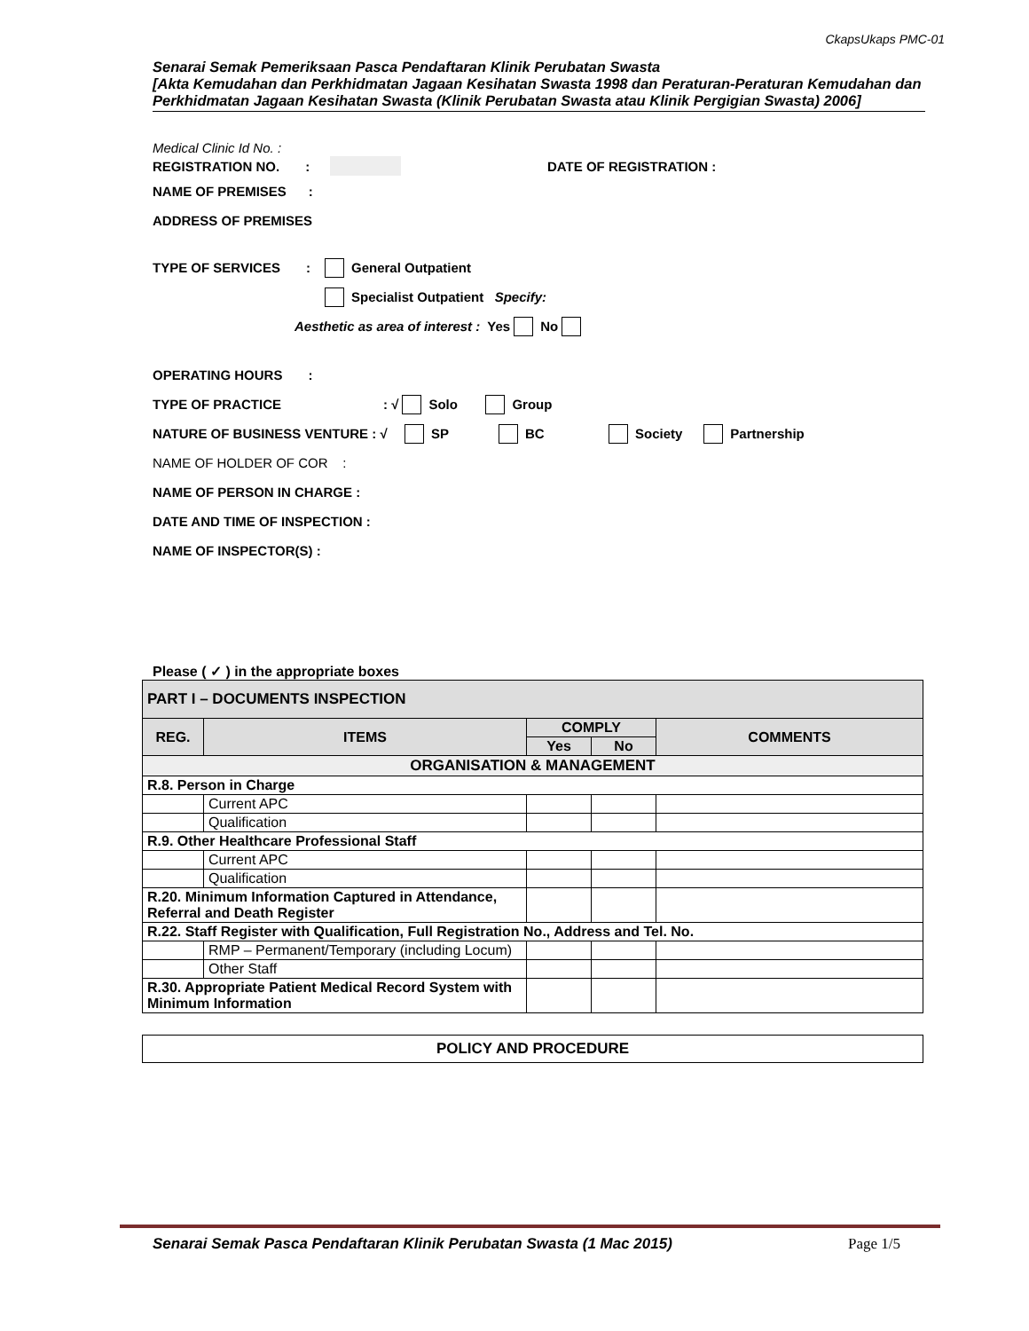CkapsUkaps PMC-01
Senarai Semak Pemeriksaan Pasca Pendaftaran Klinik Perubatan Swasta
[Akta Kemudahan dan Perkhidmatan Jagaan Kesihatan Swasta 1998 dan Peraturan-Peraturan Kemudahan dan Perkhidmatan Jagaan Kesihatan Swasta (Klinik Perubatan Swasta atau Klinik Pergigian Swasta) 2006]
Medical Clinic Id No. :
REGISTRATION NO. : DATE OF REGISTRATION :
NAME OF PREMISES :
ADDRESS OF PREMISES
TYPE OF SERVICES : General Outpatient
Specialist Outpatient Specify:
Aesthetic as area of interest : Yes No
OPERATING HOURS :
TYPE OF PRACTICE: √ Solo Group
NATURE OF BUSINESS VENTURE : √ SP BC Society Partnership
NAME OF HOLDER OF COR :
NAME OF PERSON IN CHARGE :
DATE AND TIME OF INSPECTION :
NAME OF INSPECTOR(S) :
Please ( ✓ ) in the appropriate boxes
| PART I – DOCUMENTS INSPECTION | | | | |
| --- | --- | --- | --- | --- |
| REG. | ITEMS | COMPLY | | COMMENTS |
| | | Yes | No | |
| ORGANISATION & MANAGEMENT | | | | |
| R.8. Person in Charge | | | | |
| | Current APC | | | |
| | Qualification | | | |
| R.9. Other Healthcare Professional Staff | | | | |
| | Current APC | | | |
| | Qualification | | | |
| R.20. Minimum Information Captured in Attendance, Referral and Death Register | | | | |
| R.22. Staff Register with Qualification, Full Registration No., Address and Tel. No. | | | | |
| | RMP – Permanent/Temporary (including Locum) | | | |
| | Other Staff | | | |
| R.30. Appropriate Patient Medical Record System with Minimum Information | | | | |
| POLICY AND PROCEDURE |
Senarai Semak Pasca Pendaftaran Klinik Perubatan Swasta (1 Mac 2015) Page 1/5